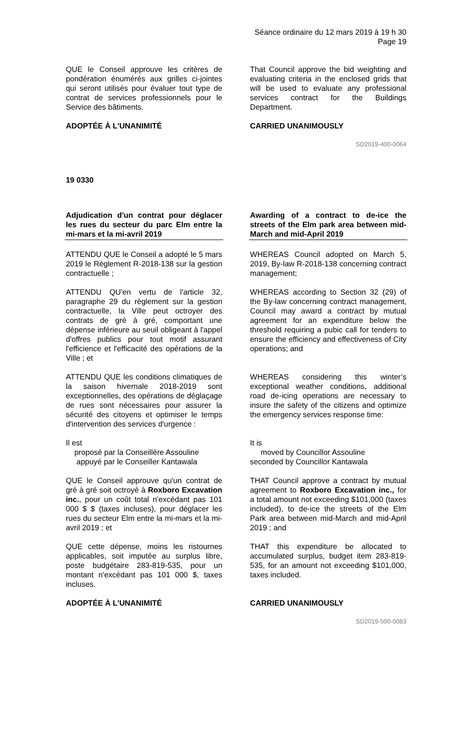Séance ordinaire du 12 mars 2019 à 19 h 30
Page 19
QUE le Conseil approuve les critères de pondération énumérés aux grilles ci-jointes qui seront utilisés pour évaluer tout type de contrat de services professionnels pour le Service des bâtiments.
That Council approve the bid weighting and evaluating criteria in the enclosed grids that will be used to evaluate any professional services contract for the Buildings Department.
ADOPTÉE À L'UNANIMITÉ CARRIED UNANIMOUSLY
SD2019-400-0064
19 0330
Adjudication d'un contrat pour déglacer les rues du secteur du parc Elm entre la mi-mars et la mi-avril 2019
Awarding of a contract to de-ice the streets of the Elm park area between mid-March and mid-April 2019
ATTENDU QUE le Conseil a adopté le 5 mars 2019 le Règlement R-2018-138 sur la gestion contractuelle ;
WHEREAS Council adopted on March 5, 2019, By-law R-2018-138 concerning contract management;
ATTENDU QU'en vertu de l'article 32, paragraphe 29 du règlement sur la gestion contractuelle, la Ville peut octroyer des contrats de gré à gré, comportant une dépense inférieure au seuil obligeant à l'appel d'offres publics pour tout motif assurant l'efficience et l'efficacité des opérations de la Ville ; et
WHEREAS according to Section 32 (29) of the By-law concerning contract management, Council may award a contract by mutual agreement for an expenditure below the threshold requiring a pubic call for tenders to ensure the efficiency and effectiveness of City operations; and
ATTENDU QUE les conditions climatiques de la saison hivernale 2018-2019 sont exceptionnelles, des opérations de déglaçage de rues sont nécessaires pour assurer la sécurité des citoyens et optimiser le temps d'intervention des services d'urgence :
WHEREAS considering this winter’s exceptional weather conditions, additional road de-icing operations are necessary to insure the safety of the citizens and optimize the emergency services response time:
Il est
proposé par la Conseillère Assouline
appuyé par le Conseiller Kantawala
It is
moved by Councillor Assouline
seconded by Councillor Kantawala
QUE le Conseil approuve qu'un contrat de gré à gré soit octroyé à Roxboro Excavation inc., pour un coût total n'excédant pas 101 000 $ $ (taxes incluses), pour déglacer les rues du secteur Elm entre la mi-mars et la mi-avril 2019 ; et
THAT Council approve a contract by mutual agreement to Roxboro Excavation inc., for a total amount not exceeding $101,000 (taxes included), to de-ice the streets of the Elm Park area between mid-March and mid-April 2019 ; and
QUE cette dépense, moins les ristournes applicables, soit imputée au surplus libre, poste budgétaire 283-819-535, pour un montant n'excédant pas 101 000 $, taxes incluses.
THAT this expenditure be allocated to accumulated surplus, budget item 283-819-535, for an amount not exceeding $101,000, taxes included.
ADOPTÉE À L'UNANIMITÉ CARRIED UNANIMOUSLY
SD2019-500-0083